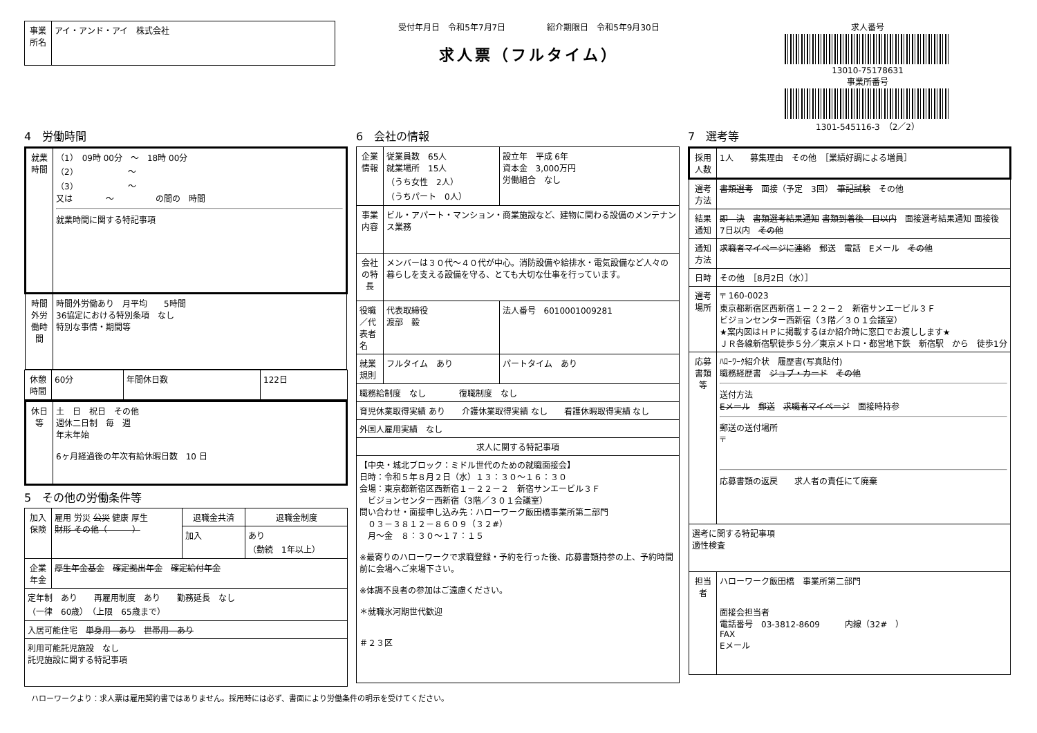| 事業所名 | アイ・アンド・アイ 株式会社 |
受付年月日　令和5年7月7日　　　　　紹介期限日　令和5年9月30日
求人票（フルタイム）
求人番号
13010-75178631
事業所番号
1301-545116-3　（2／2）
4　労働時間
| 就業時間 | （1） 09時 00分 ～ 18時 00分 （2） ～ （3） ～ 又は ～ の間の 時間 就業時間に関する特記事項 |
| 時間外労働時間 | 時間外労働あり 月平均 5時間 36協定における特別条項 なし 特別な事情・期間等 |
| 休憩時間 | 60分 | 年間休日数 | 122日 |
| 休日等 | 土 日 祝日 その他 週休二日制 毎 週 年末年始 6ヶ月経過後の年次有給休暇日数 10 日 |
5　その他の労働条件等
| 加入保険 | 雇用 労災 公災 健康 厚生 財形 その他（ ） | 退職金共済 | 退職金制度 |
| | | 加入 | あり （勤続 1年以上） |
| 企業年金 | 厚生年金基金 確定拠出年金 確定給付年金 | | |
| 定年制 あり 再雇用制度 あり 勤務延長 なし （一律 60歳） （上限 65歳まで） | | | |
| 入居可能住宅 単身用 あり 世帯用 あり | | | |
| 利用可能託児施設 なし 託児施設に関する特記事項 | | | |
6　会社の情報
| 企業情報 | 従業員数 65人 就業場所 15人 （うち女性 2人） （うちパート 0人） | 設立年 平成 6年 資本金 3,000万円 労働組合 なし |
| 事業内容 | ビル・アパート・マンション・商業施設など、建物に関わる設備のメンテナンス業務 | |
| 会社の特長 | メンバーは３０代～４０代が中心。消防設備や給排水・電気設備など人々の暮らしを支える設備を守る、とても大切な仕事を行っています。 | |
| 役職／代表者名 | 代表取締役 渡部 毅 | 法人番号 6010001009281 |
| 就業規則 | フルタイム あり | パートタイム あり |
| 職務給制度 なし 復職制度 なし | | |
| 育児休業取得実績 あり 介護休業取得実績 なし 看護休暇取得実績 なし | | |
| 外国人雇用実績 なし | | |
| 求人に関する特記事項 | | |
| 【中央・城北ブロック：ミドル世代のための就職面接会】 日時：令和５年８月２日（水）１３：３０～１６：３０ 会場：東京都新宿区西新宿１－２２－２ 新宿サンエービル３Ｆ ビジョンセンター西新宿（3階／３０１会議室） 問い合わせ・面接申し込み先：ハローワーク飯田橋事業所第二部門 ０３－３８１２－８６０９（３２#） 月～金 ８：３０～１７：１５ ※最寄りのハローワークで求職登録・予約を行った後、応募書類持参の上、予約時間前に会場へご来場下さい。 ※体調不良者の参加はご遠慮ください。 ＊就職氷河期世代歓迎 ＃２３区 | | |
7　選考等
| 採用人数 | 1人 募集理由 その他 ［業績好調による増員］ |
| 選考方法 | 書類選考 面接（予定 3回） 筆記試験 その他 |
| 結果通知 | 即 決 書類選考結果通知 書類到着後 日以内 面接選考結果通知 面接後 7日以内 その他 |
| 通知方法 | 求職者マイページに連絡 郵送 電話 Eメール その他 |
| 日時 | その他 ［8月2日（水）］ |
| 選考場所 | 〒 160-0023 東京都新宿区西新宿１－２２－２ 新宿サンエービル３Ｆ ビジョンセンター西新宿（３階／３０１会議室） ★案内図はＨＰに掲載するほか紹介時に窓口でお渡しします★ ＪＲ各線新宿駅徒歩５分／東京メトロ・都営地下鉄 新宿駅 から 徒歩1分 |
| 応募書類等 | ﾊﾛｰﾜｰｸ紹介状 履歴書(写真貼付) 職務経歴書 ジョブ・カード その他 送付方法 Eメール 郵送 求職者マイページ 面接時持参 郵送の送付場所 〒 応募書類の返戻 求人者の責任にて廃棄 |
| 選考に関する特記事項 適性検査 | |
| 担当者 | ハローワーク飯田橋 事業所第二部門 面接会担当者 電話番号 03-3812-8609 内線（32# ） FAX Eメール |
ハローワークより：求人票は雇用契約書ではありません。採用時には必ず、書面により労働条件の明示を受けてください。